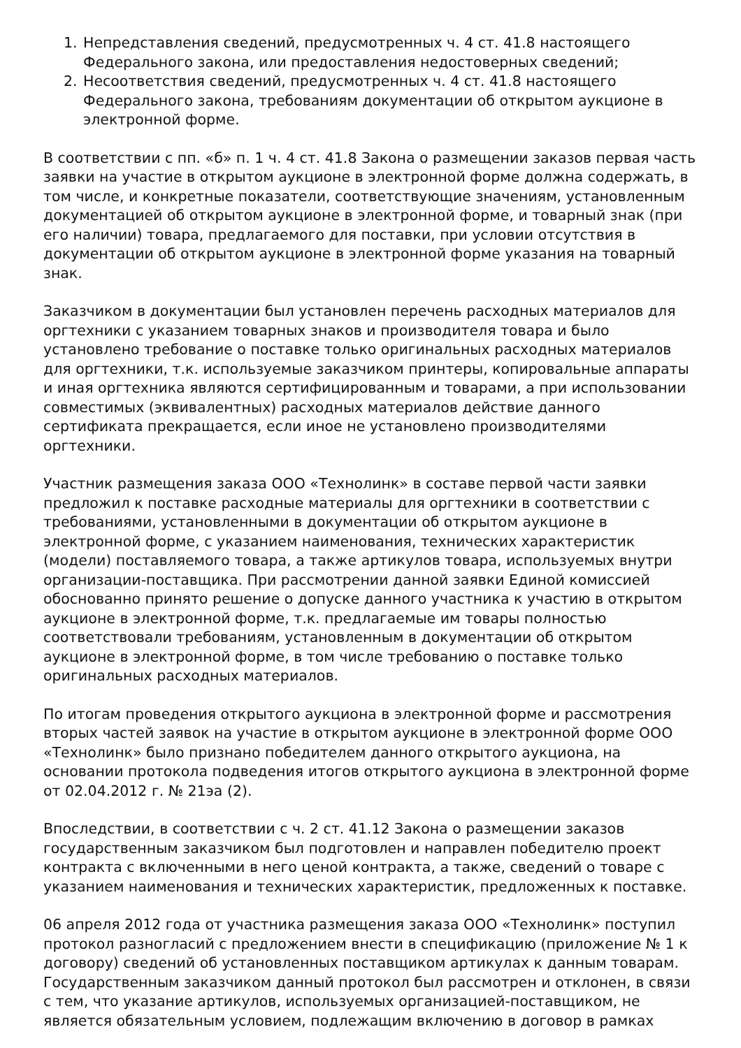1. Непредставления сведений, предусмотренных ч. 4 ст. 41.8 настоящего Федерального закона, или предоставления недостоверных сведений;
2. Несоответствия сведений, предусмотренных ч. 4 ст. 41.8 настоящего Федерального закона, требованиям документации об открытом аукционе в электронной форме.
В соответствии с пп. «б» п. 1 ч. 4 ст. 41.8 Закона о размещении заказов первая часть заявки на участие в открытом аукционе в электронной форме должна содержать, в том числе, и конкретные показатели, соответствующие значениям, установленным документацией об открытом аукционе в электронной форме, и товарный знак (при его наличии) товара, предлагаемого для поставки, при условии отсутствия в документации об открытом аукционе в электронной форме указания на товарный знак.
Заказчиком в документации был установлен перечень расходных материалов для оргтехники с указанием товарных знаков и производителя товара и было установлено требование о поставке только оригинальных расходных материалов для оргтехники, т.к. используемые заказчиком принтеры, копировальные аппараты и иная оргтехника являются сертифицированным и товарами, а при использовании совместимых (эквивалентных) расходных материалов действие данного сертификата прекращается, если иное не установлено производителями оргтехники.
Участник размещения заказа ООО «Технолинк» в составе первой части заявки предложил к поставке расходные материалы для оргтехники в соответствии с требованиями, установленными в документации об открытом аукционе в электронной форме, с указанием наименования, технических характеристик (модели) поставляемого товара, а также артикулов товара, используемых внутри организации-поставщика. При рассмотрении данной заявки Единой комиссией обоснованно принято решение о допуске данного участника к участию в открытом аукционе в электронной форме, т.к. предлагаемые им товары полностью соответствовали требованиям, установленным в документации об открытом аукционе в электронной форме, в том числе требованию о поставке только оригинальных расходных материалов.
По итогам проведения открытого аукциона в электронной форме и рассмотрения вторых частей заявок на участие в открытом аукционе в электронной форме ООО «Технолинк» было признано победителем данного открытого аукциона, на основании протокола подведения итогов открытого аукциона в электронной форме от 02.04.2012 г. № 21эа (2).
Впоследствии, в соответствии с ч. 2 ст. 41.12 Закона о размещении заказов государственным заказчиком был подготовлен и направлен победителю проект контракта с включенными в него ценой контракта, а также, сведений о товаре с указанием наименования и технических характеристик, предложенных к поставке.
06 апреля 2012 года от участника размещения заказа ООО «Технолинк» поступил протокол разногласий с предложением внести в спецификацию (приложение № 1 к договору) сведений об установленных поставщиком артикулах к данным товарам. Государственным заказчиком данный протокол был рассмотрен и отклонен, в связи с тем, что указание артикулов, используемых организацией-поставщиком, не является обязательным условием, подлежащим включению в договор в рамках